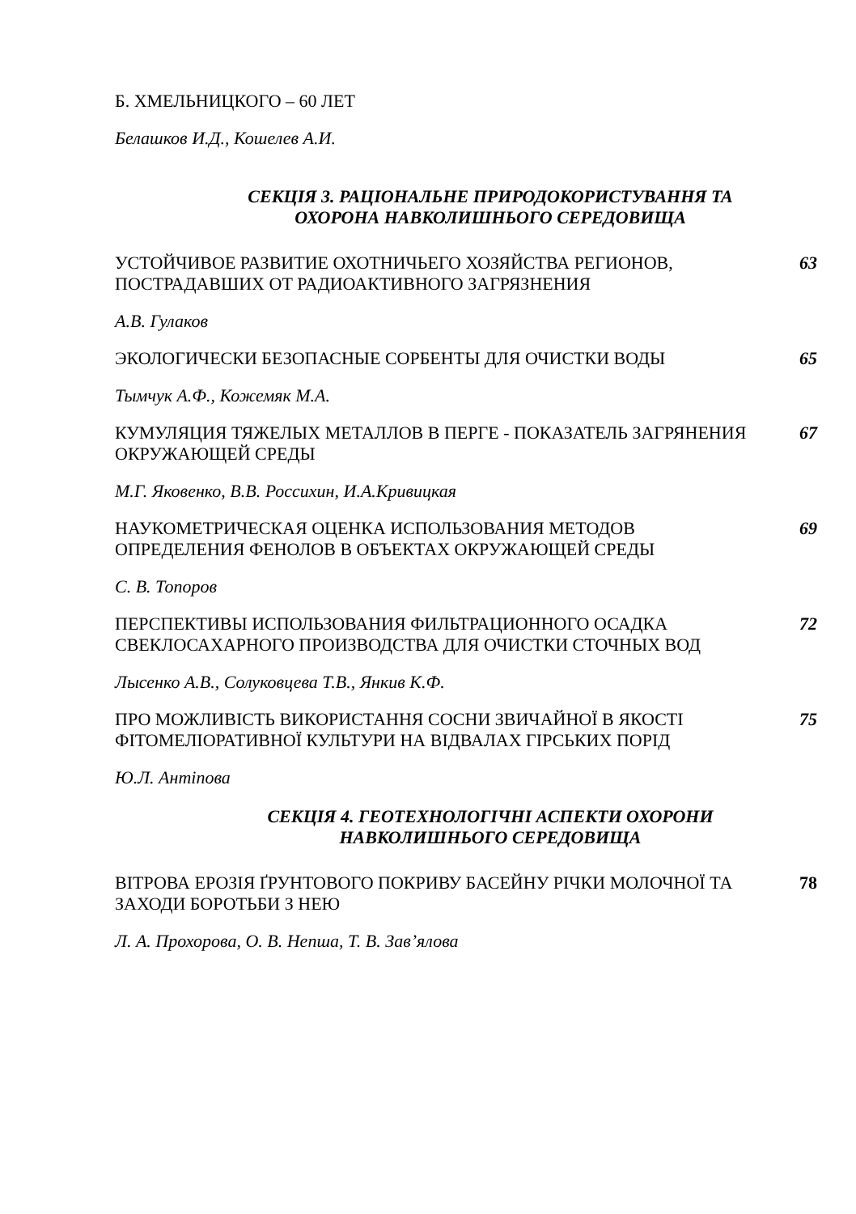Б. ХМЕЛЬНИЦКОГО – 60 ЛЕТ
Белашков И.Д., Кошелев А.И.
СЕКЦІЯ 3. РАЦІОНАЛЬНЕ ПРИРОДОКОРИСТУВАННЯ ТА
ОХОРОНА НАВКОЛИШНЬОГО СЕРЕДОВИЩА
УСТОЙЧИВОЕ РАЗВИТИЕ ОХОТНИЧЬЕГО ХОЗЯЙСТВА РЕГИОНОВ, ПОСТРАДАВШИХ ОТ РАДИОАКТИВНОГО ЗАГРЯЗНЕНИЯ
63
А.В. Гулаков
ЭКОЛОГИЧЕСКИ БЕЗОПАСНЫЕ СОРБЕНТЫ ДЛЯ ОЧИСТКИ ВОДЫ 65
Тымчук А.Ф., Кожемяк М.А.
КУМУЛЯЦИЯ ТЯЖЕЛЫХ МЕТАЛЛОВ В ПЕРГЕ - ПОКАЗАТЕЛЬ ЗАГРЯНЕНИЯ ОКРУЖАЮЩЕЙ СРЕДЫ
67
М.Г. Яковенко, В.В. Россихин, И.А.Кривицкая
НАУКОМЕТРИЧЕСКАЯ ОЦЕНКА ИСПОЛЬЗОВАНИЯ МЕТОДОВ ОПРЕДЕЛЕНИЯ ФЕНОЛОВ В ОБЪЕКТАХ ОКРУЖАЮЩЕЙ СРЕДЫ
69
С. В. Топоров
ПЕРСПЕКТИВЫ ИСПОЛЬЗОВАНИЯ ФИЛЬТРАЦИОННОГО ОСАДКА СВЕКЛОСАХАРНОГО ПРОИЗВОДСТВА ДЛЯ ОЧИСТКИ СТОЧНЫХ ВОД
72
Лысенко А.В., Солуковцева Т.В., Янкив К.Ф.
ПРО МОЖЛИВІСТЬ ВИКОРИСТАННЯ СОСНИ ЗВИЧАЙНОЇ В ЯКОСТІ ФІТОМЕЛІОРАТИВНОЇ КУЛЬТУРИ НА ВІДВАЛАХ ГІРСЬКИХ ПОРІД
75
Ю.Л. Антіпова
СЕКЦІЯ 4. ГЕОТЕХНОЛОГІЧНІ АСПЕКТИ ОХОРОНИ
НАВКОЛИШНЬОГО СЕРЕДОВИЩА
ВІТРОВА ЕРОЗІЯ ҐРУНТОВОГО ПОКРИВУ БАСЕЙНУ РІЧКИ МОЛОЧНОЇ ТА ЗАХОДИ БОРОТЬБИ З НЕЮ
78
Л. А. Прохорова, О. В. Непша, Т. В. Зав’ялова